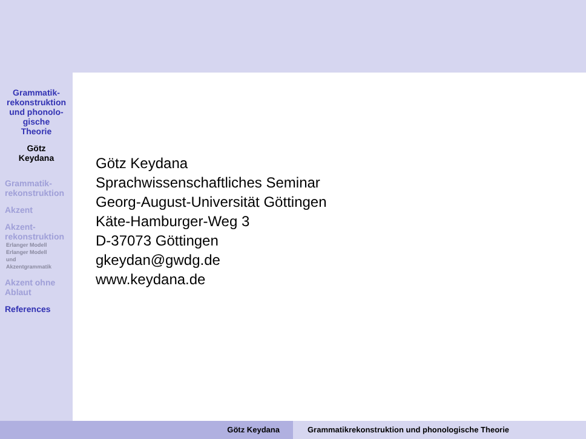Grammatik-
rekonstruktion
und phonolo-
gische
Theorie
Götz
Keydana
Grammatik-
rekonstruktion
Akzent
Akzent-
rekonstruktion
Erlanger Modell
Erlanger Modell
und
Akzentgrammatik
Akzent ohne
Ablaut
References
Götz Keydana
Sprachwissenschaftliches Seminar
Georg-August-Universität Göttingen
Käte-Hamburger-Weg 3
D-37073 Göttingen
gkeydan@gwdg.de
www.keydana.de
Götz Keydana Grammatikrekonstruktion und phonologische Theorie